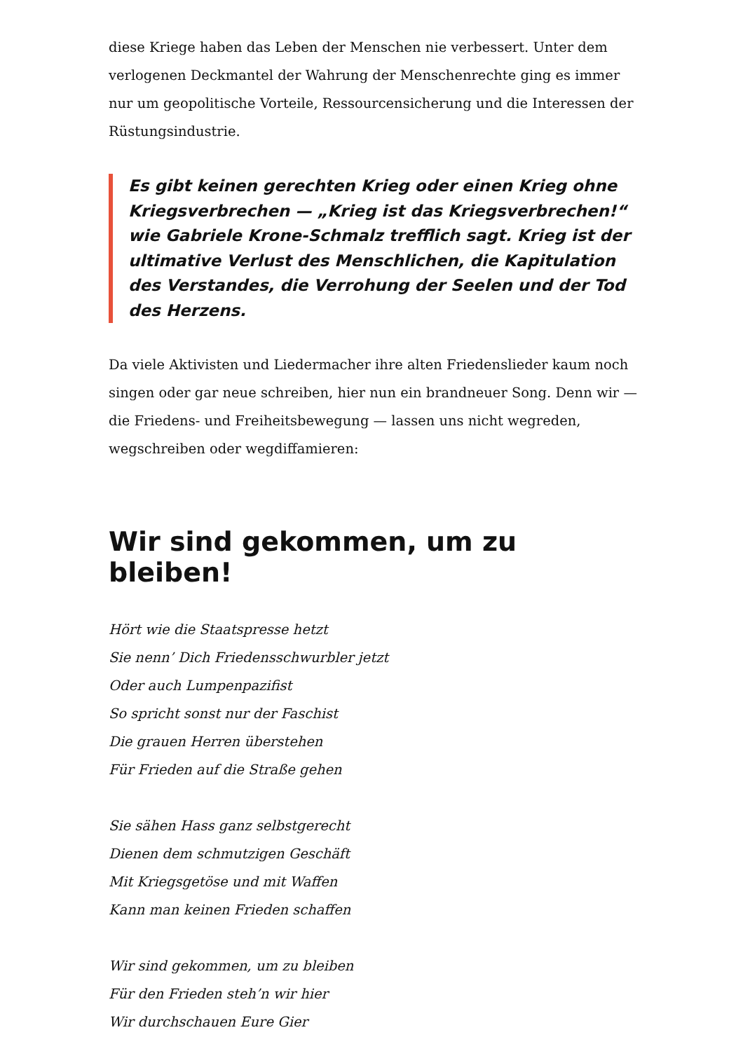diese Kriege haben das Leben der Menschen nie verbessert. Unter dem verlogenen Deckmantel der Wahrung der Menschenrechte ging es immer nur um geopolitische Vorteile, Ressourcensicherung und die Interessen der Rüstungsindustrie.
Es gibt keinen gerechten Krieg oder einen Krieg ohne Kriegsverbrechen — „Krieg ist das Kriegsverbrechen!“ wie Gabriele Krone-Schmalz trefflich sagt. Krieg ist der ultimative Verlust des Menschlichen, die Kapitulation des Verstandes, die Verrohung der Seelen und der Tod des Herzens.
Da viele Aktivisten und Liedermacher ihre alten Friedenslieder kaum noch singen oder gar neue schreiben, hier nun ein brandneuer Song. Denn wir — die Friedens- und Freiheitsbewegung — lassen uns nicht wegreden, wegschreiben oder wegdiffamieren:
Wir sind gekommen, um zu bleiben!
Hört wie die Staatspresse hetzt
Sie nenn’ Dich Friedensschwurbler jetzt
Oder auch Lumpenpazifist
So spricht sonst nur der Faschist
Die grauen Herren überstehen
Für Frieden auf die Straße gehen
Sie sähen Hass ganz selbstgerecht
Dienen dem schmutzigen Geschäft
Mit Kriegsgetöse und mit Waffen
Kann man keinen Frieden schaffen
Wir sind gekommen, um zu bleiben
Für den Frieden steh’n wir hier
Wir durchschauen Eure Gier